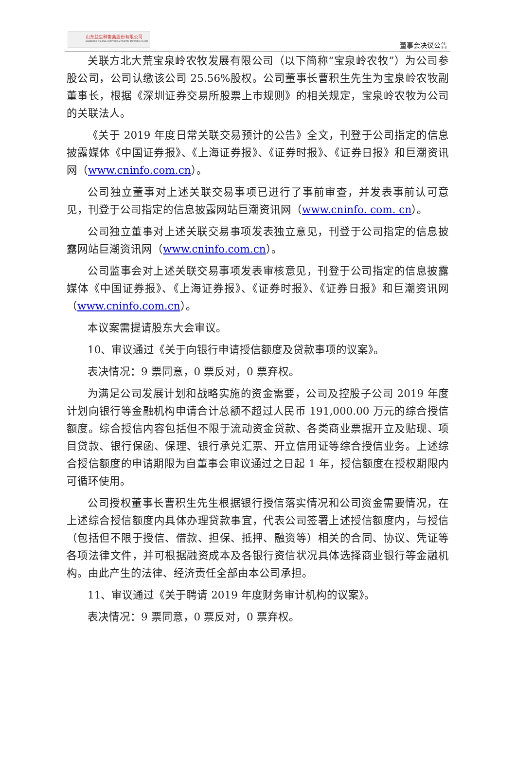山东益生种畜禽股份有限公司
SHANDONG YISHENG LIVESTOCK & POULTRY BREEDING CO.,LTD
董事会决议公告
关联方北大荒宝泉岭农牧发展有限公司（以下简称“宝泉岭农牧”）为公司参股公司，公司认缴该公司 25.56%股权。公司董事长曹积生先生为宝泉岭农牧副董事长，根据《深圳证券交易所股票上市规则》的相关规定，宝泉岭农牧为公司的关联法人。
《关于 2019 年度日常关联交易预计的公告》全文，刊登于公司指定的信息披露媒体《中国证券报》、《上海证券报》、《证券时报》、《证券日报》和巨潮资讯网（www.cninfo.com.cn）。
公司独立董事对上述关联交易事项已进行了事前审查，并发表事前认可意见，刊登于公司指定的信息披露网站巨潮资讯网（www.cninfo. com. cn）。
公司独立董事对上述关联交易事项发表独立意见，刊登于公司指定的信息披露网站巨潮资讯网（www.cninfo.com.cn）。
公司监事会对上述关联交易事项发表审核意见，刊登于公司指定的信息披露媒体《中国证券报》、《上海证券报》、《证券时报》、《证券日报》和巨潮资讯网（www.cninfo.com.cn）。
本议案需提请股东大会审议。
10、审议通过《关于向银行申请授信额度及贷款事项的议案》。
表决情况：9 票同意，0 票反对，0 票弃权。
为满足公司发展计划和战略实施的资金需要，公司及控股子公司 2019 年度计划向银行等金融机构申请合计总额不超过人民币 191,000.00 万元的综合授信额度。综合授信内容包括但不限于流动资金贷款、各类商业票据开立及贴现、项目贷款、银行保函、保理、银行承兑汇票、开立信用证等综合授信业务。上述综合授信额度的申请期限为自董事会审议通过之日起 1 年，授信额度在授权期限内可循环使用。
公司授权董事长曹积生先生根据银行授信落实情况和公司资金需要情况，在上述综合授信额度内具体办理贷款事宜，代表公司签署上述授信额度内，与授信（包括但不限于授信、借款、担保、抵押、融资等）相关的合同、协议、凭证等各项法律文件，并可根据融资成本及各银行资信状况具体选择商业银行等金融机构。由此产生的法律、经济责任全部由本公司承担。
11、审议通过《关于聘请 2019 年度财务审计机构的议案》。
表决情况：9 票同意，0 票反对，0 票弃权。